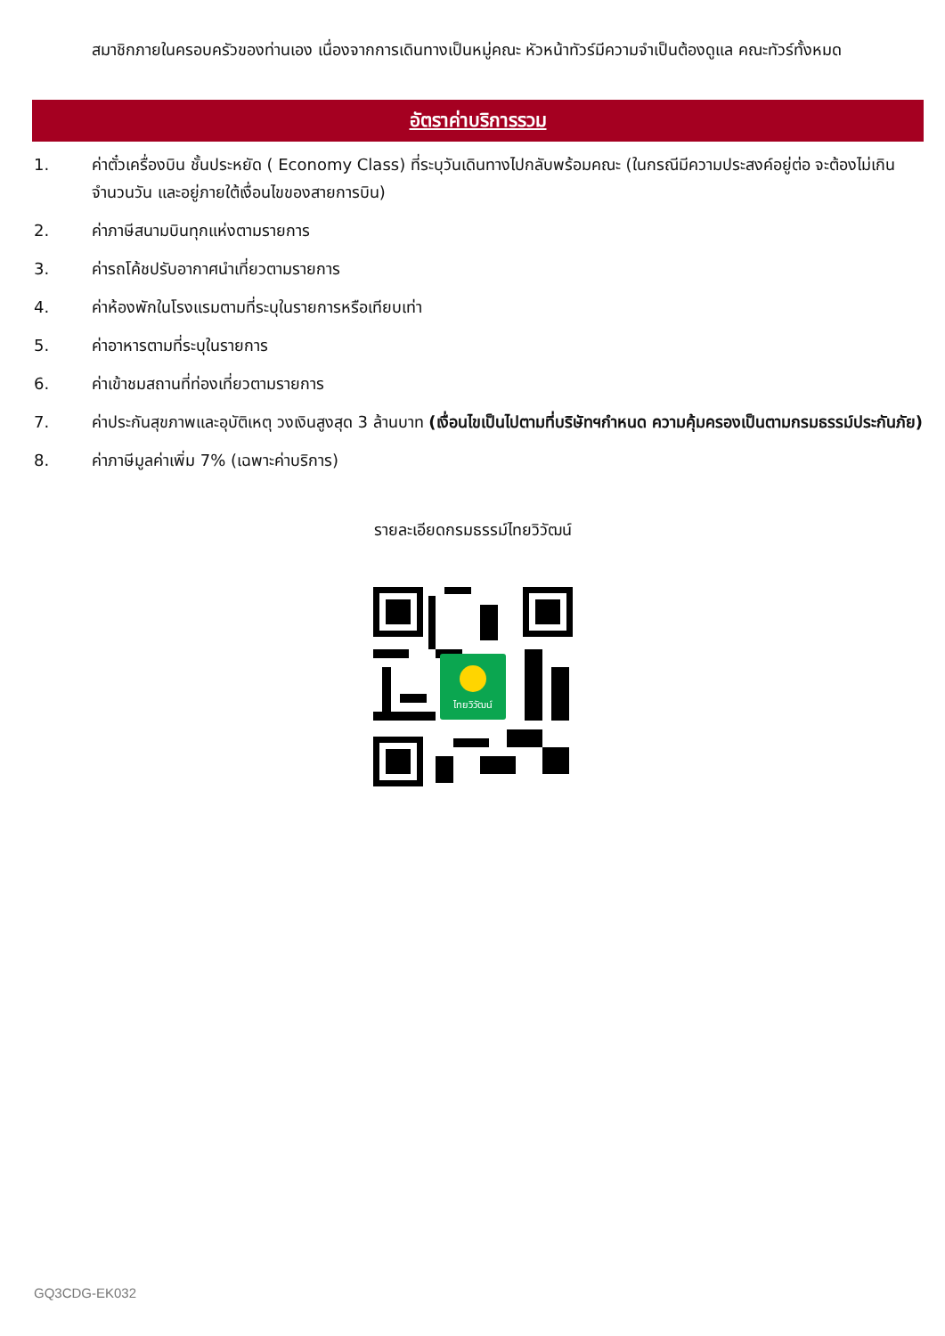สมาชิกภายในครอบครัวของท่านเอง เนื่องจากการเดินทางเป็นหมู่คณะ หัวหน้าทัวร์มีความจำเป็นต้องดูแล คณะทัวร์ทั้งหมด
อัตราค่าบริการรวม
1. ค่าตั๋วเครื่องบิน ชั้นประหยัด ( Economy Class) ที่ระบุวันเดินทางไปกลับพร้อมคณะ (ในกรณีมีความประสงค์อยู่ต่อ จะต้องไม่เกินจำนวนวัน และอยู่ภายใต้เงื่อนไขของสายการบิน)
2. ค่าภาษีสนามบินทุกแห่งตามรายการ
3. ค่ารถโค้ชปรับอากาศนำเที่ยวตามรายการ
4. ค่าห้องพักในโรงแรมตามที่ระบุในรายการหรือเทียบเท่า
5. ค่าอาหารตามที่ระบุในรายการ
6. ค่าเข้าชมสถานที่ท่องเที่ยวตามรายการ
7. ค่าประกันสุขภาพและอุบัติเหตุ วงเงินสูงสุด 3 ล้านบาท (เงื่อนไขเป็นไปตามที่บริษัทฯกำหนด ความคุ้มครองเป็นตามกรมธรรม์ประกันภัย)
8. ค่าภาษีมูลค่าเพิ่ม 7% (เฉพาะค่าบริการ)
รายละเอียดกรมธรรม์ไทยวิวัฒน์
ไทยวิวัฒน์
GQ3CDG-EK032